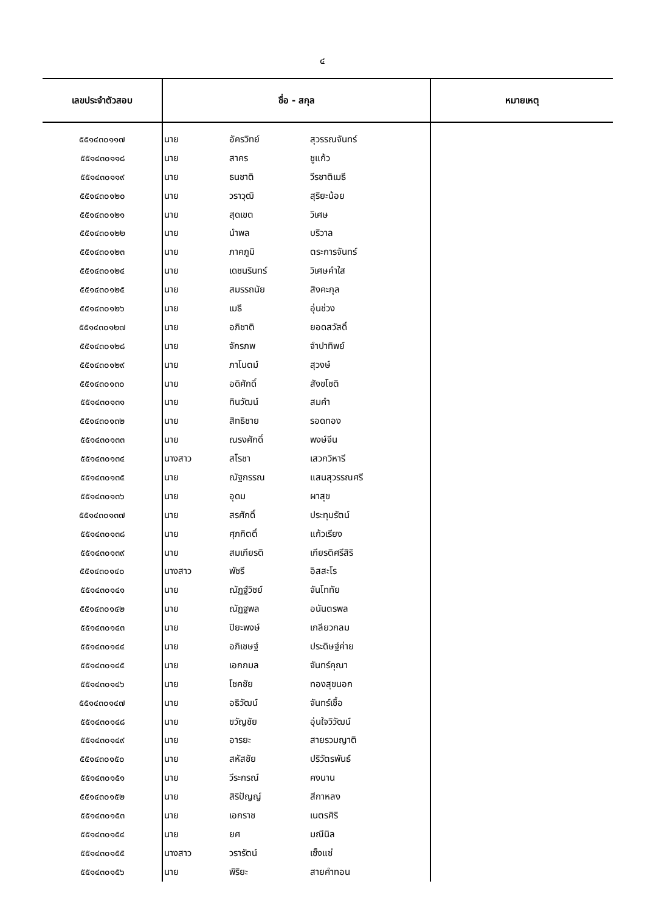๔
| เลขประจำตัวสอบ | ชื่อ - สกุล | | | หมายเหตุ |
| --- | --- | --- | --- | --- |
| ๕๕๑๔๓๐๑๑๗ | นาย | อัครวิทย์ | สุวรรณจันทร์ | |
| ๕๕๑๔๓๐๑๑๘ | นาย | สาคร | ชูแก้ว | |
| ๕๕๑๔๓๐๑๑๙ | นาย | ธนชาติ | วีรชาติเมธี | |
| ๕๕๑๔๓๐๑๒๐ | นาย | วราวุฒิ | สุริยะน้อย | |
| ๕๕๑๔๓๐๑๒๑ | นาย | สุดเขต | วิเศษ | |
| ๕๕๑๔๓๐๑๒๒ | นาย | นำพล | บริวาล | |
| ๕๕๑๔๓๐๑๒๓ | นาย | ภาคภูมิ | ตระการจันทร์ | |
| ๕๕๑๔๓๐๑๒๔ | นาย | เดชนรินทร์ | วิเศษคำใส | |
| ๕๕๑๔๓๐๑๒๕ | นาย | สมรรถนัย | สิงคะกุล | |
| ๕๕๑๔๓๐๑๒๖ | นาย | เมธี | อุ่นช่วง | |
| ๕๕๑๔๓๐๑๒๗ | นาย | อภิชาติ | ยอดสวัสดิ์ | |
| ๕๕๑๔๓๐๑๒๘ | นาย | จักรภพ | จำปาทิพย์ | |
| ๕๕๑๔๓๐๑๒๙ | นาย | ภาโนตม์ | สุวงษ์ | |
| ๕๕๑๔๓๐๑๓๐ | นาย | อดิศักดิ์ | สังขโชติ | |
| ๕๕๑๔๓๐๑๓๑ | นาย | ทินวัฒน์ | สมคำ | |
| ๕๕๑๔๓๐๑๓๒ | นาย | สิทธิชาย | รอดทอง | |
| ๕๕๑๔๓๐๑๓๓ | นาย | ณรงศักดิ์ | พงษ์จีน | |
| ๕๕๑๔๓๐๑๓๔ | นางสาว | สโรชา | เสวกวิหารี | |
| ๕๕๑๔๓๐๑๓๕ | นาย | ณัฐกรรณ | แสนสุวรรณศรี | |
| ๕๕๑๔๓๐๑๓๖ | นาย | อุดม | ผาสุข | |
| ๕๕๑๔๓๐๑๓๗ | นาย | สรศักดิ์ | ประทุมรัตน์ | |
| ๕๕๑๔๓๐๑๓๘ | นาย | ศุภกิตติ์ | แก้วเรียง | |
| ๕๕๑๔๓๐๑๓๙ | นาย | สมเกียรติ | เกียรติศรีสิริ | |
| ๕๕๑๔๓๐๑๔๐ | นางสาว | พัชรี | อิสสะโร | |
| ๕๕๑๔๓๐๑๔๑ | นาย | ณัฏฐ์วิชย์ | จันโททัย | |
| ๕๕๑๔๓๐๑๔๒ | นาย | ณัฏฐพล | อนันตรพล | |
| ๕๕๑๔๓๐๑๔๓ | นาย | ปิยะพงษ์ | เกลียวกลม | |
| ๕๕๑๔๓๐๑๔๔ | นาย | อภิเชษฐ์ | ประดิษฐ์ค่าย | |
| ๕๕๑๔๓๐๑๔๕ | นาย | เอกกมล | จันทร์คุณา | |
| ๕๕๑๔๓๐๑๔๖ | นาย | โชคชัย | ทองสุขนอก | |
| ๕๕๑๔๓๐๑๔๗ | นาย | อธิวัฒน์ | จันทร์เชื้อ | |
| ๕๕๑๔๓๐๑๔๘ | นาย | ขวัญชัย | อุ่นใจวิวัฒน์ | |
| ๕๕๑๔๓๐๑๔๙ | นาย | อารยะ | สายรวมญาติ | |
| ๕๕๑๔๓๐๑๕๐ | นาย | สหัสชัย | ปริวัตรพันธ์ | |
| ๕๕๑๔๓๐๑๕๑ | นาย | วีระกรณ์ | คงนาน | |
| ๕๕๑๔๓๐๑๕๒ | นาย | สิริปัญญ์ | สีกาหลง | |
| ๕๕๑๔๓๐๑๕๓ | นาย | เอกราช | เนตรศิริ | |
| ๕๕๑๔๓๐๑๕๔ | นาย | ยศ | มณีนิล | |
| ๕๕๑๔๓๐๑๕๕ | นางสาว | วรารัตน์ | เซ็งแซ่ | |
| ๕๕๑๔๓๐๑๕๖ | นาย | พิริยะ | สายคำทอน | |